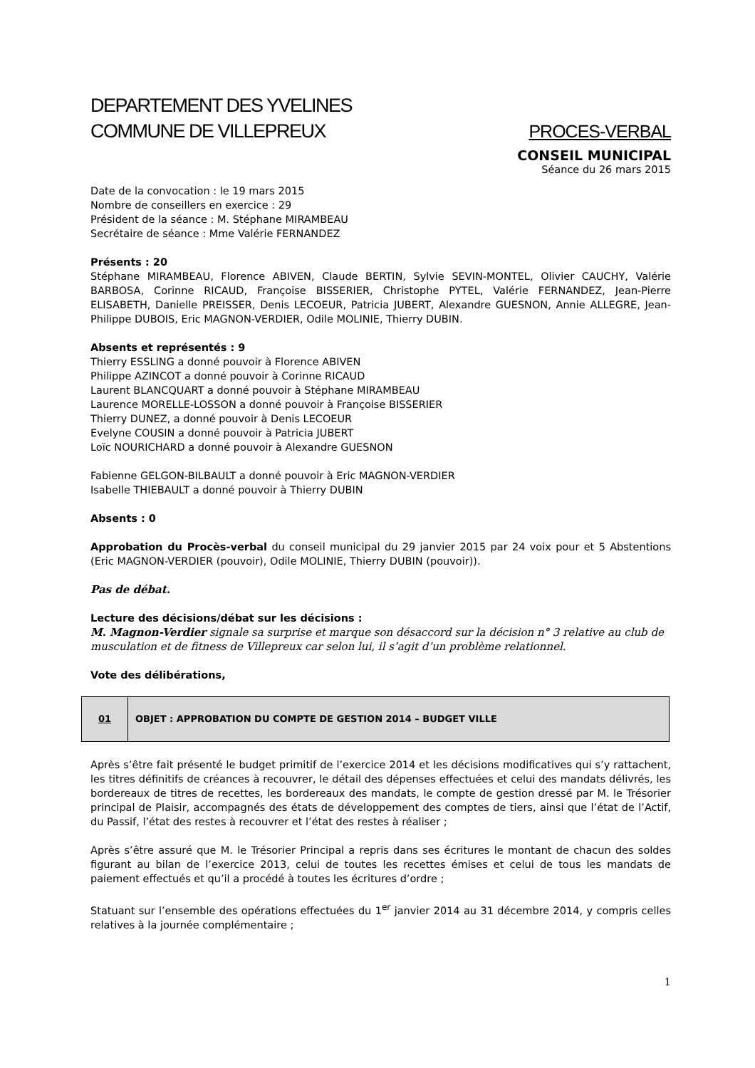DEPARTEMENT DES YVELINES
COMMUNE DE VILLEPREUX
PROCES-VERBAL
CONSEIL MUNICIPAL
Séance du 26 mars 2015
Date de la convocation : le 19 mars 2015
Nombre de conseillers en exercice : 29
Président de la séance : M. Stéphane MIRAMBEAU
Secrétaire de séance : Mme Valérie FERNANDEZ
Présents : 20
Stéphane MIRAMBEAU, Florence ABIVEN, Claude BERTIN, Sylvie SEVIN-MONTEL, Olivier CAUCHY, Valérie BARBOSA, Corinne RICAUD, Françoise BISSERIER, Christophe PYTEL, Valérie FERNANDEZ, Jean-Pierre ELISABETH, Danielle PREISSER, Denis LECOEUR, Patricia JUBERT, Alexandre GUESNON, Annie ALLEGRE, Jean-Philippe DUBOIS, Eric MAGNON-VERDIER, Odile MOLINIE, Thierry DUBIN.
Absents et représentés : 9
Thierry ESSLING a donné pouvoir à Florence ABIVEN
Philippe AZINCOT a donné pouvoir à Corinne RICAUD
Laurent BLANCQUART a donné pouvoir à Stéphane MIRAMBEAU
Laurence MORELLE-LOSSON a donné pouvoir à Françoise BISSERIER
Thierry DUNEZ, a donné pouvoir à Denis LECOEUR
Evelyne COUSIN a donné pouvoir à Patricia JUBERT
Loïc NOURICHARD a donné pouvoir à Alexandre GUESNON
Fabienne GELGON-BILBAULT a donné pouvoir à Eric MAGNON-VERDIER
Isabelle THIEBAULT a donné pouvoir à Thierry DUBIN
Absents : 0
Approbation du Procès-verbal du conseil municipal du 29 janvier 2015 par 24 voix pour et 5 Abstentions (Eric MAGNON-VERDIER (pouvoir), Odile MOLINIE, Thierry DUBIN (pouvoir)).
Pas de débat.
Lecture des décisions/débat sur les décisions :
M. Magnon-Verdier signale sa surprise et marque son désaccord sur la décision n° 3 relative au club de musculation et de fitness de Villepreux car selon lui, il s’agit d’un problème relationnel.
Vote des délibérations,
| 01 | OBJET : APPROBATION DU COMPTE DE GESTION 2014 – BUDGET VILLE |
Après s’être fait présenté le budget primitif de l’exercice 2014 et les décisions modificatives qui s’y rattachent, les titres définitifs de créances à recouvrer, le détail des dépenses effectuées et celui des mandats délivrés, les bordereaux de titres de recettes, les bordereaux des mandats, le compte de gestion dressé par M. le Trésorier principal de Plaisir, accompagnés des états de développement des comptes de tiers, ainsi que l’état de l’Actif, du Passif, l’état des restes à recouvrer et l’état des restes à réaliser ;
Après s’être assuré que M. le Trésorier Principal a repris dans ses écritures le montant de chacun des soldes figurant au bilan de l’exercice 2013, celui de toutes les recettes émises et celui de tous les mandats de paiement effectués et qu’il a procédé à toutes les écritures d’ordre ;
Statuant sur l’ensemble des opérations effectuées du 1<sup>er</sup> janvier 2014 au 31 décembre 2014, y compris celles relatives à la journée complémentaire ;
1